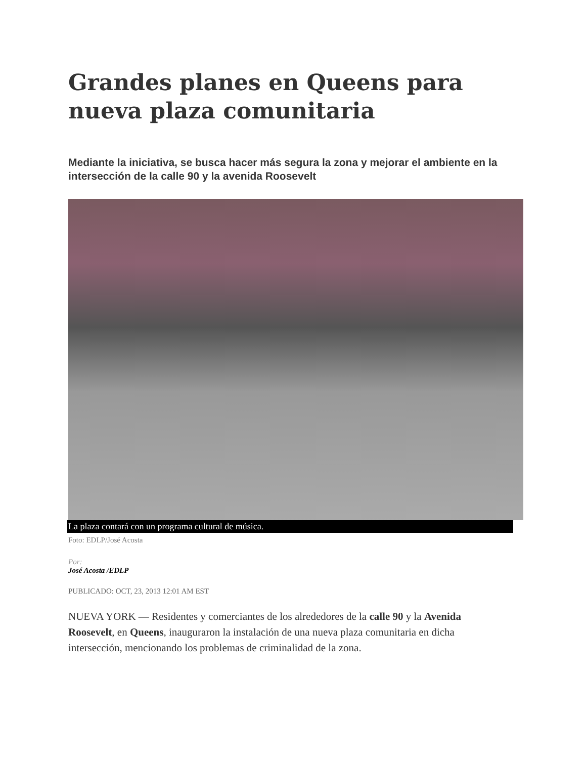Grandes planes en Queens para nueva plaza comunitaria
Mediante la iniciativa, se busca hacer más segura la zona y mejorar el ambiente en la intersección de la calle 90 y la avenida Roosevelt
La plaza contará con un programa cultural de música.
Foto: EDLP/José Acosta
Por:
José Acosta /EDLP
PUBLICADO: OCT, 23, 2013 12:01 AM EST
NUEVA YORK — Residentes y comerciantes de los alrededores de la calle 90 y la Avenida Roosevelt, en Queens, inauguraron la instalación de una nueva plaza comunitaria en dicha intersección, mencionando los problemas de criminalidad de la zona.